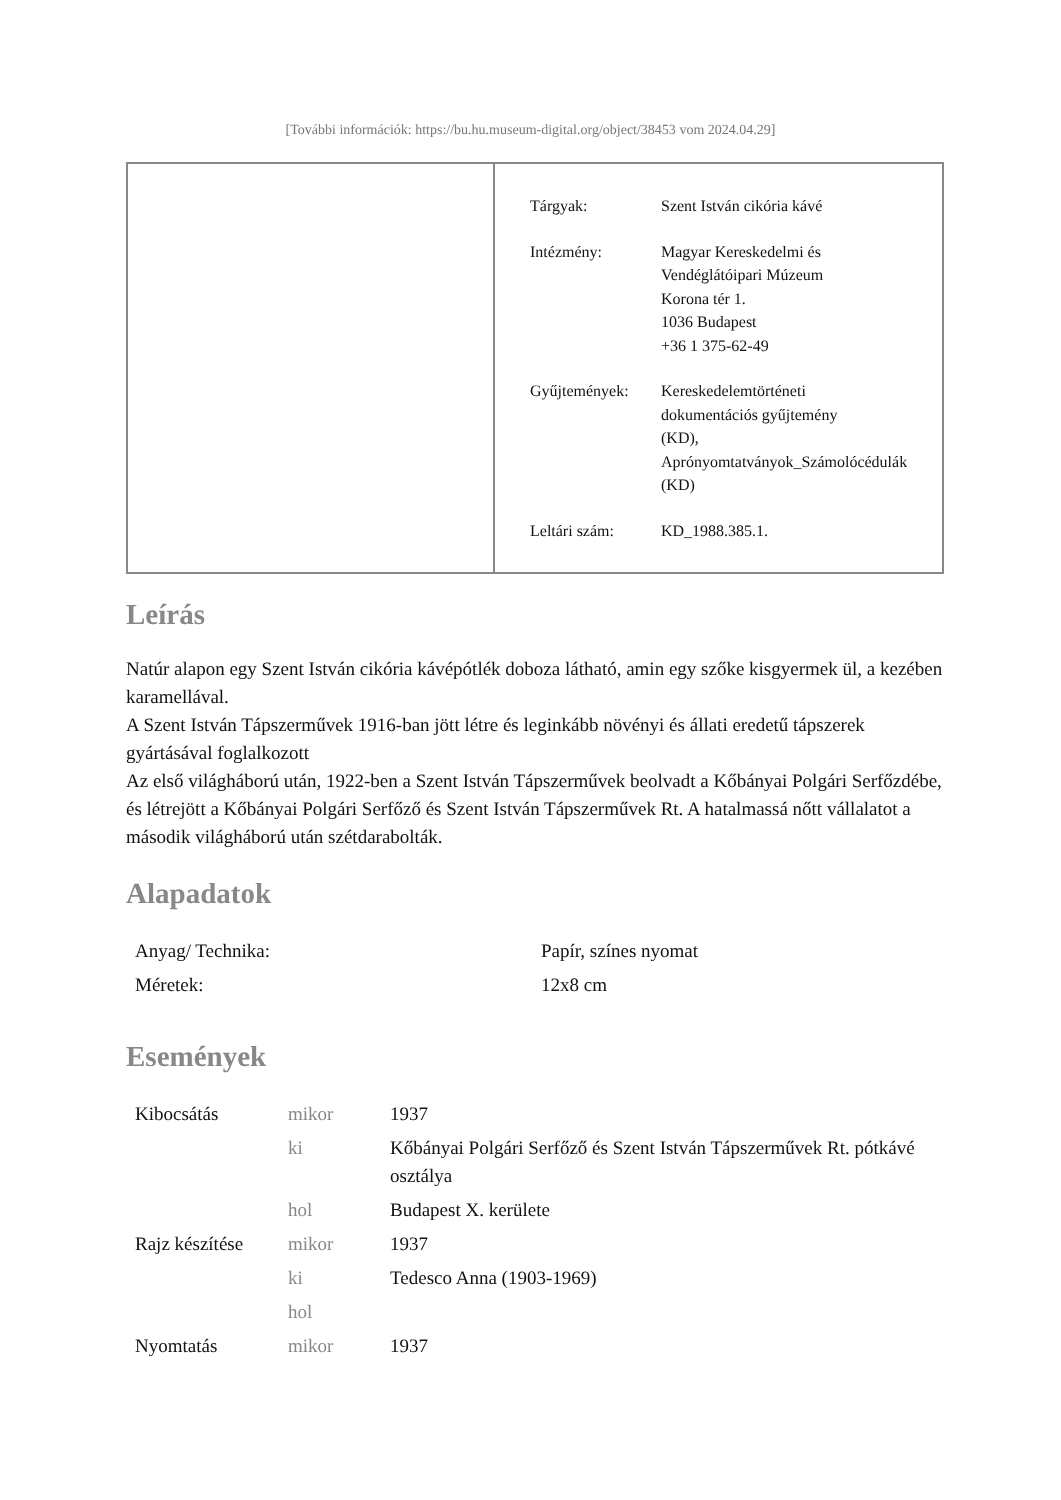[További információk: https://bu.hu.museum-digital.org/object/38453 vom 2024.04.29]
| Tárgyak: | Szent István cikória kávé |
| Intézmény: | Magyar Kereskedelmi és Vendéglátóipari Múzeum Korona tér 1. 1036 Budapest +36 1 375-62-49 |
| Gyűjtemények: | Kereskedelemtörténeti dokumentációs gyűjtemény (KD), Aprónyomtatványok_Számolócédulák (KD) |
| Leltári szám: | KD_1988.385.1. |
Leírás
Natúr alapon egy Szent István cikória kávépótlék doboza látható, amin egy szőke kisgyermek ül, a kezében karamellával.
A Szent István Tápszerművek 1916-ban jött létre és leginkább növényi és állati eredetű tápszerek gyártásával foglalkozott
Az első világháború után, 1922-ben a Szent István Tápszerművek beolvadt a Kőbányai Polgári Serfőzdébe, és létrejött a Kőbányai Polgári Serfőző és Szent István Tápszerművek Rt. A hatalmassá nőtt vállalatot a második világháború után szétdarabolták.
Alapadatok
| Anyag/ Technika: | Papír, színes nyomat |
| Méretek: | 12x8 cm |
Események
| Kibocsátás | mikor | 1937 |
| | ki | Kőbányai Polgári Serfőző és Szent István Tápszerművek Rt. pótkávé osztálya |
| | hol | Budapest X. kerülete |
| Rajz készítése | mikor | 1937 |
| | ki | Tedesco Anna (1903-1969) |
| | hol | |
| Nyomtatás | mikor | 1937 |